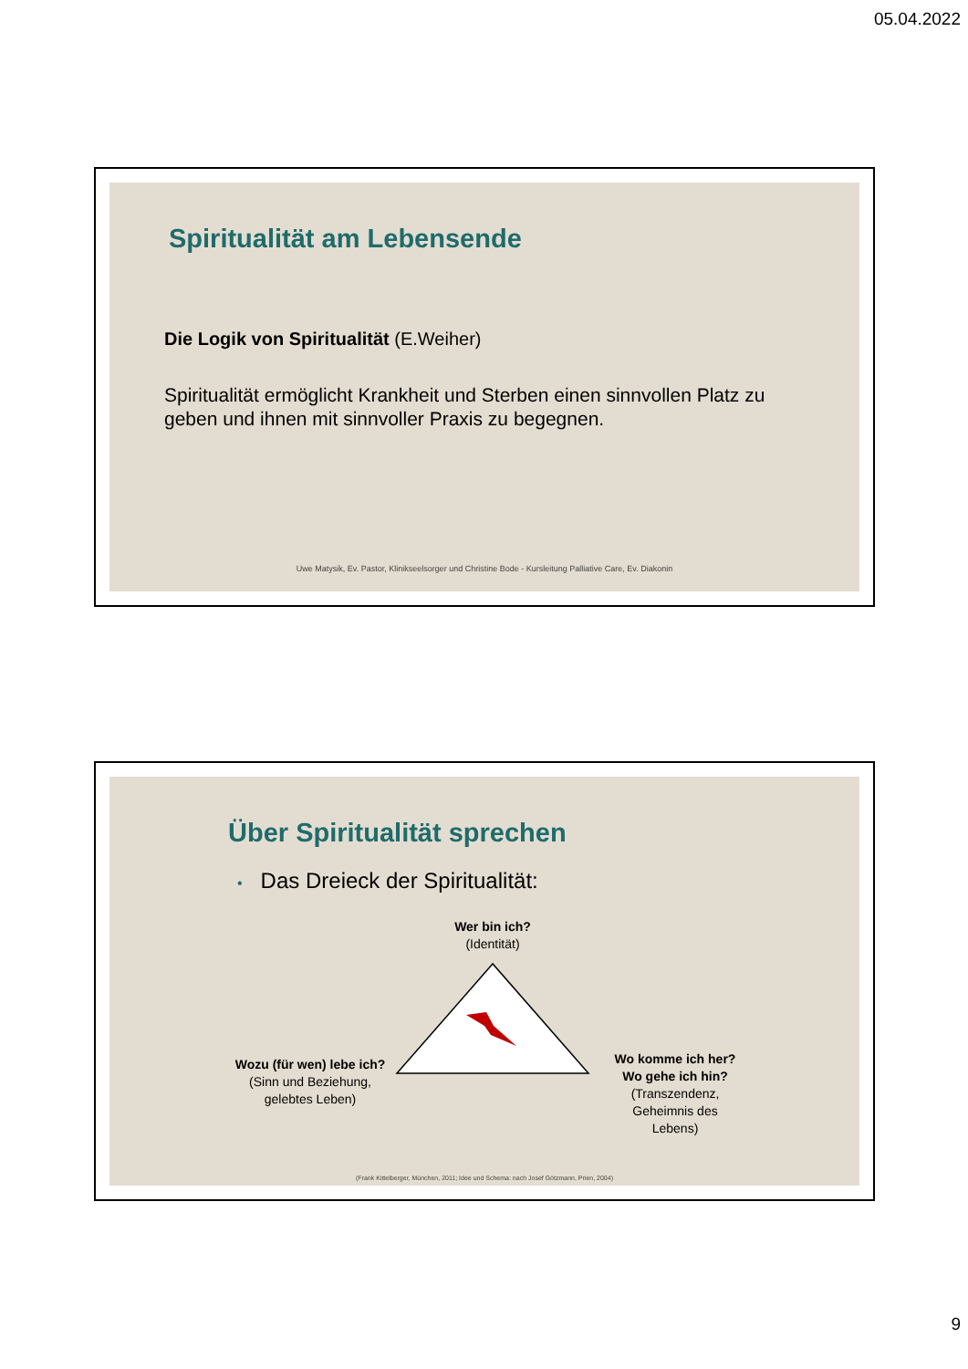05.04.2022
Spiritualität am Lebensende
Die Logik von Spiritualität (E.Weiher)
Spiritualität ermöglicht Krankheit und Sterben einen sinnvollen Platz zu geben und ihnen mit sinnvoller Praxis zu begegnen.
Uwe Matysik, Ev. Pastor, Klinikseelsorger und Christine Bode - Kursleitung Palliative Care, Ev. Diakonin
Über Spiritualität sprechen
• Das Dreieck der Spiritualität:
Wer bin ich?
(Identität)
Wozu (für wen) lebe ich?
(Sinn und Beziehung,
gelebtes Leben)
Wo komme ich her?
Wo gehe ich hin?
(Transzendenz,
Geheimnis des
Lebens)
(Frank Kittelberger, München, 2011; Idee und Schema: nach Josef Götzmann, Prien, 2004)
9